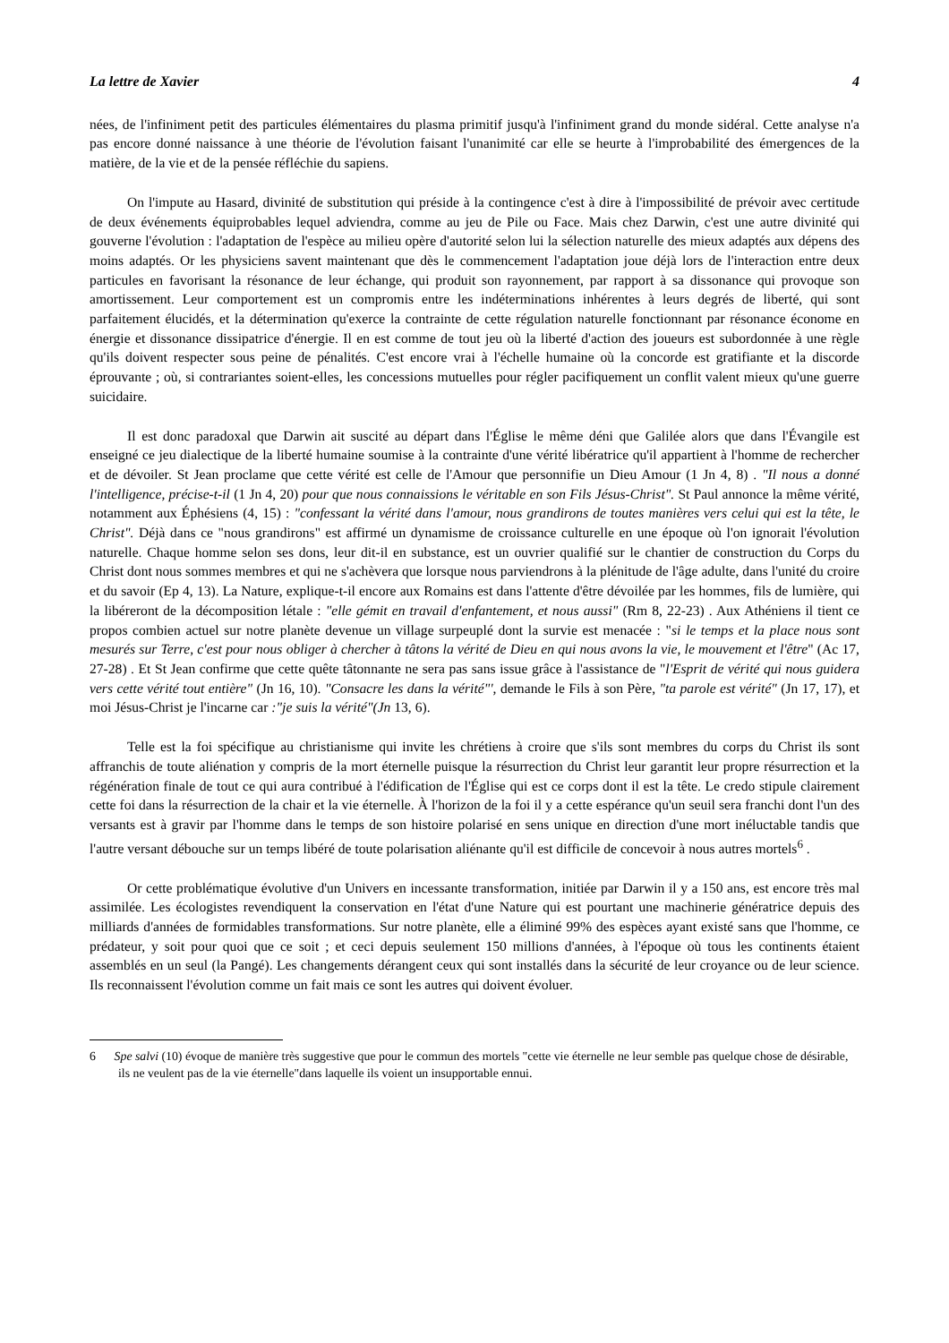La lettre de Xavier 4
nées, de l'infiniment petit des particules élémentaires du plasma primitif jusqu'à l'infiniment grand du monde sidéral. Cette analyse n'a pas encore donné naissance à une théorie de l'évolution faisant l'unanimité car elle se heurte à l'improbabilité des émergences de la matière, de la vie et de la pensée réfléchie du sapiens.
On l'impute au Hasard, divinité de substitution qui préside à la contingence c'est à dire à l'impossibilité de prévoir avec certitude de deux événements équiprobables lequel adviendra, comme au jeu de Pile ou Face. Mais chez Darwin, c'est une autre divinité qui gouverne l'évolution : l'adaptation de l'espèce au milieu opère d'autorité selon lui la sélection naturelle des mieux adaptés aux dépens des moins adaptés. Or les physiciens savent maintenant que dès le commencement l'adaptation joue déjà lors de l'interaction entre deux particules en favorisant la résonance de leur échange, qui produit son rayonnement, par rapport à sa dissonance qui provoque son amortissement. Leur comportement est un compromis entre les indéterminations inhérentes à leurs degrés de liberté, qui sont parfaitement élucidés, et la détermination qu'exerce la contrainte de cette régulation naturelle fonctionnant par résonance économe en énergie et dissonance dissipatrice d'énergie. Il en est comme de tout jeu où la liberté d'action des joueurs est subordonnée à une règle qu'ils doivent respecter sous peine de pénalités. C'est encore vrai à l'échelle humaine où la concorde est gratifiante et la discorde éprouvante ; où, si contrariantes soient-elles, les concessions mutuelles pour régler pacifiquement un conflit valent mieux qu'une guerre suicidaire.
Il est donc paradoxal que Darwin ait suscité au départ dans l'Église le même déni que Galilée alors que dans l'Évangile est enseigné ce jeu dialectique de la liberté humaine soumise à la contrainte d'une vérité libératrice qu'il appartient à l'homme de rechercher et de dévoiler. St Jean proclame que cette vérité est celle de l'Amour que personnifie un Dieu Amour (1 Jn 4, 8) . "Il nous a donné l'intelligence, précise-t-il (1 Jn 4, 20) pour que nous connaissions le véritable en son Fils Jésus-Christ". St Paul annonce la même vérité, notamment aux Éphésiens (4, 15) : "confessant la vérité dans l'amour, nous grandirons de toutes manières vers celui qui est la tête, le Christ". Déjà dans ce "nous grandirons" est affirmé un dynamisme de croissance culturelle en une époque où l'on ignorait l'évolution naturelle. Chaque homme selon ses dons, leur dit-il en substance, est un ouvrier qualifié sur le chantier de construction du Corps du Christ dont nous sommes membres et qui ne s'achèvera que lorsque nous parviendrons à la plénitude de l'âge adulte, dans l'unité du croire et du savoir (Ep 4, 13). La Nature, explique-t-il encore aux Romains est dans l'attente d'être dévoilée par les hommes, fils de lumière, qui la libéreront de la décomposition létale : "elle gémit en travail d'enfantement, et nous aussi" (Rm 8, 22-23) . Aux Athéniens il tient ce propos combien actuel sur notre planète devenue un village surpeuplé dont la survie est menacée : "si le temps et la place nous sont mesurés sur Terre, c'est pour nous obliger à chercher à tâtons la vérité de Dieu en qui nous avons la vie, le mouvement et l'être" (Ac 17, 27-28) . Et St Jean confirme que cette quête tâtonnante ne sera pas sans issue grâce à l'assistance de "l'Esprit de vérité qui nous guidera vers cette vérité tout entière" (Jn 16, 10). "Consacre les dans la vérité"', demande le Fils à son Père, "ta parole est vérité" (Jn 17, 17), et moi Jésus-Christ je l'incarne car :"je suis la vérité"(Jn 13, 6).
Telle est la foi spécifique au christianisme qui invite les chrétiens à croire que s'ils sont membres du corps du Christ ils sont affranchis de toute aliénation y compris de la mort éternelle puisque la résurrection du Christ leur garantit leur propre résurrection et la régénération finale de tout ce qui aura contribué à l'édification de l'Église qui est ce corps dont il est la tête. Le credo stipule clairement cette foi dans la résurrection de la chair et la vie éternelle. À l'horizon de la foi il y a cette espérance qu'un seuil sera franchi dont l'un des versants est à gravir par l'homme dans le temps de son histoire polarisé en sens unique en direction d'une mort inéluctable tandis que l'autre versant débouche sur un temps libéré de toute polarisation aliénante qu'il est difficile de concevoir à nous autres mortels<sup>6</sup> .
Or cette problématique évolutive d'un Univers en incessante transformation, initiée par Darwin il y a 150 ans, est encore très mal assimilée. Les écologistes revendiquent la conservation en l'état d'une Nature qui est pourtant une machinerie génératrice depuis des milliards d'années de formidables transformations. Sur notre planète, elle a éliminé 99% des espèces ayant existé sans que l'homme, ce prédateur, y soit pour quoi que ce soit ; et ceci depuis seulement 150 millions d'années, à l'époque où tous les continents étaient assemblés en un seul (la Pangé). Les changements dérangent ceux qui sont installés dans la sécurité de leur croyance ou de leur science. Ils reconnaissent l'évolution comme un fait mais ce sont les autres qui doivent évoluer.
6 Spe salvi (10) évoque de manière très suggestive que pour le commun des mortels "cette vie éternelle ne leur semble pas quelque chose de désirable, ils ne veulent pas de la vie éternelle"dans laquelle ils voient un insupportable ennui.